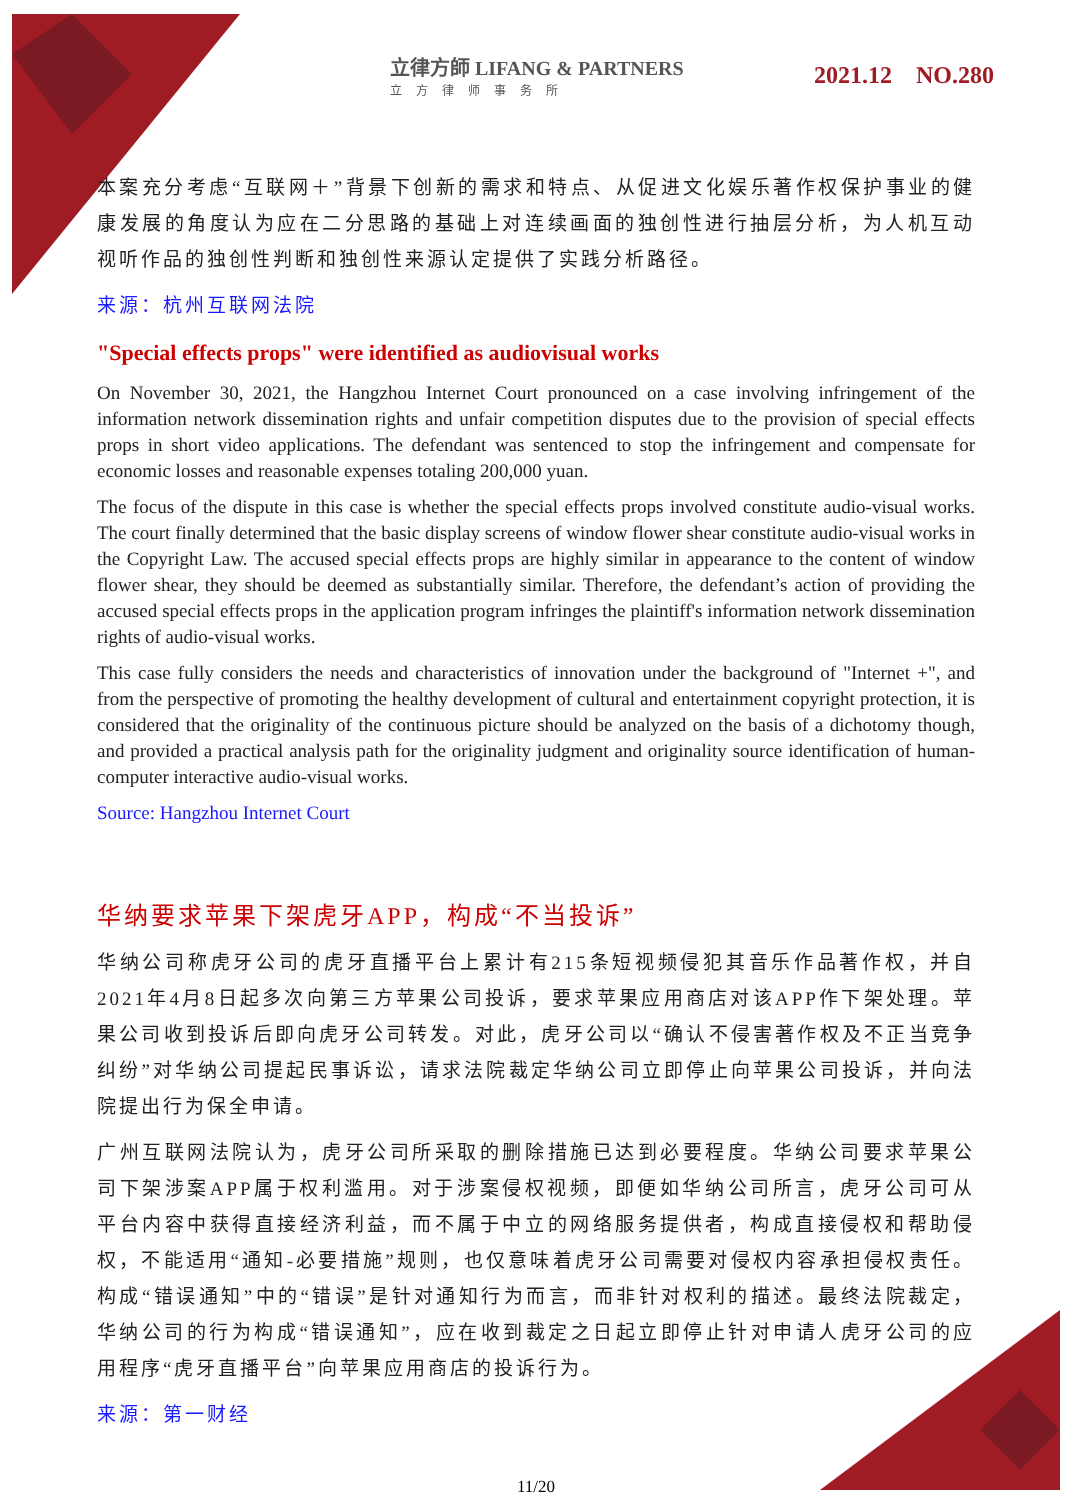立律方師 LIFANG & PARTNERS
立方律师事务所
2021.12 NO.280
本案充分考虑“互联网＋”背景下创新的需求和特点、从促进文化娱乐著作权保护事业的健康发展的角度认为应在二分思路的基础上对连续画面的独创性进行抽层分析，为人机互动视听作品的独创性判断和独创性来源认定提供了实践分析路径。
来源：杭州互联网法院
"Special effects props" were identified as audiovisual works
On November 30, 2021, the Hangzhou Internet Court pronounced on a case involving infringement of the information network dissemination rights and unfair competition disputes due to the provision of special effects props in short video applications. The defendant was sentenced to stop the infringement and compensate for economic losses and reasonable expenses totaling 200,000 yuan.
The focus of the dispute in this case is whether the special effects props involved constitute audio-visual works. The court finally determined that the basic display screens of window flower shear constitute audio-visual works in the Copyright Law. The accused special effects props are highly similar in appearance to the content of window flower shear, they should be deemed as substantially similar. Therefore, the defendant’s action of providing the accused special effects props in the application program infringes the plaintiff's information network dissemination rights of audio-visual works.
This case fully considers the needs and characteristics of innovation under the background of "Internet +", and from the perspective of promoting the healthy development of cultural and entertainment copyright protection, it is considered that the originality of the continuous picture should be analyzed on the basis of a dichotomy though, and provided a practical analysis path for the originality judgment and originality source identification of human-computer interactive audio-visual works.
Source: Hangzhou Internet Court
华纳要求苹果下架虎牙APP，构成“不当投诉”
华纳公司称虎牙公司的虎牙直播平台上累计有215条短视频侵犯其音乐作品著作权，并自2021年4月8日起多次向第三方苹果公司投诉，要求苹果应用商店对该APP作下架处理。苹果公司收到投诉后即向虎牙公司转发。对此，虎牙公司以“确认不侵害著作权及不正当竞争纠纷”对华纳公司提起民事诉讼，请求法院裁定华纳公司立即停止向苹果公司投诉，并向法院提出行为保全申请。
广州互联网法院认为，虎牙公司所采取的删除措施已达到必要程度。华纳公司要求苹果公司下架涉案APP属于权利滥用。对于涉案侵权视频，即便如华纳公司所言，虎牙公司可从平台内容中获得直接经济利益，而不属于中立的网络服务提供者，构成直接侵权和帮助侵权，不能适用“通知-必要措施”规则，也仅意味着虎牙公司需要对侵权内容承担侵权责任。构成“错误通知”中的“错误”是针对通知行为而言，而非针对权利的描述。最终法院裁定，华纳公司的行为构成“错误通知”，应在收到裁定之日起立即停止针对申请人虎牙公司的应用程序“虎牙直播平台”向苹果应用商店的投诉行为。
来源：第一财经
11/20